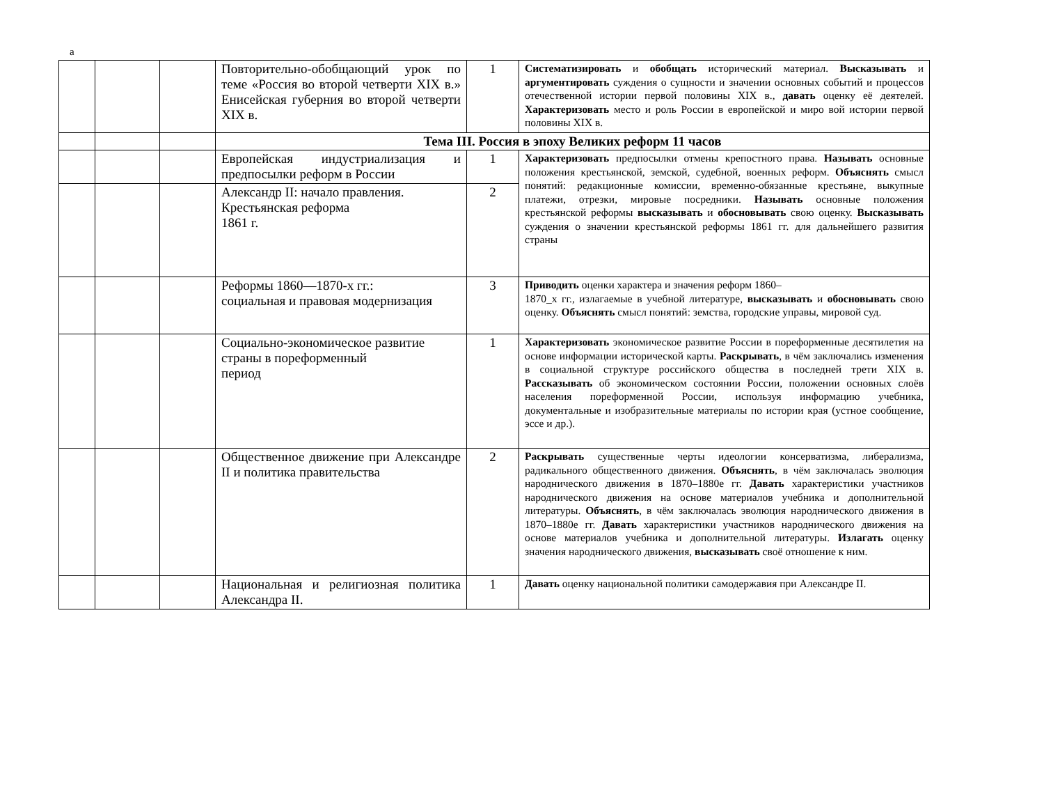а
| | | | Повторительно-обобщающий урок по теме «Россия во второй четверти XIX в.» Енисейская губерния во второй четверти XIX в. | 1 | Систематизировать и обобщать исторический материал. Высказывать и аргументировать суждения о сущности и значении основных событий и процессов отечественной истории первой половины XIX в., давать оценку её деятелей. Характеризовать место и роль России в европейской и миро вой истории первой половины XIX в. |
| | | | Тема III. Россия в эпоху Великих реформ 11 часов | | |
| | | | Европейская индустриализация и предпосылки реформ в России | 1 | Характеризовать предпосылки отмены крепостного права. Называть основные положения крестьянской, земской, судебной, военных реформ. Объяснять смысл понятий: редакционные комиссии, временно-обязанные крестьяне, выкупные платежи, отрезки, мировые посредники. Называть основные положения крестьянской реформы высказывать и обосновывать свою оценку. Высказывать суждения о значении крестьянской реформы 1861 гг. для дальнейшего развития страны |
| | | | Александр II: начало правления. Крестьянская реформа 1861 г. | 2 | |
| | | | Реформы 1860—1870-х гг.: социальная и правовая модернизация | 3 | Приводить оценки характера и значения реформ 1860– 1870_х гг., излагаемые в учебной литературе, высказывать и обосновывать свою оценку. Объяснять смысл понятий: земства, городские управы, мировой суд. |
| | | | Социально-экономическое развитие страны в пореформенный период | 1 | Характеризовать экономическое развитие России в пореформенные десятилетия на основе информации исторической карты. Раскрывать , в чём заключались изменения в социальной структуре российского общества в последней трети XIX в. Рассказывать об экономическом состоянии России, положении основных слоёв населения пореформенной России, используя информацию учебника, документальные и изобразительные материалы по истории края (устное сообщение, эссе и др.). |
| | | | Общественное движение при Александре II и политика правительства | 2 | Раскрывать существенные черты идеологии консерватизма, либерализма, радикального общественного движения. Объяснять , в чём заключалась эволюция народнического движения в 1870–1880е гг. Давать характеристики участников народнического движения на основе материалов учебника и дополнительной литературы. Объяснять , в чём заключалась эволюция народнического движения в 1870–1880е гг. Давать характеристики участников народнического движения на основе материалов учебника и дополнительной литературы. Излагать оценку значения народнического движения, высказывать своё отношение к ним. |
| | | | Национальная и религиозная политика Александра II. | 1 | Давать оценку национальной политики самодержавия при Александре II. |